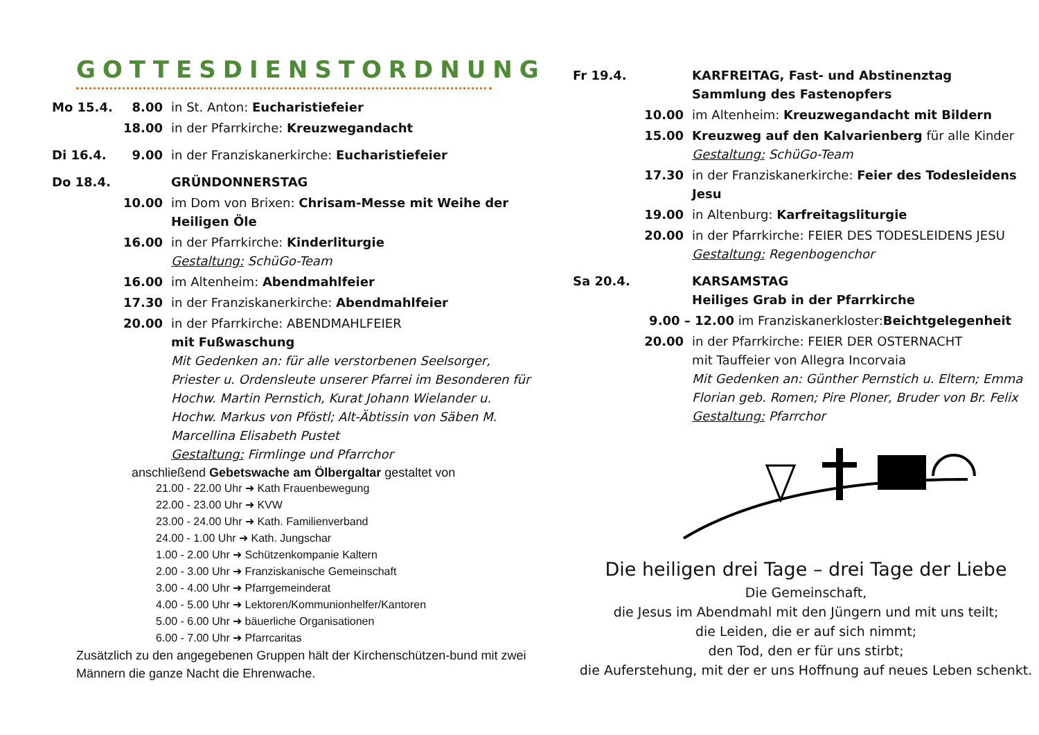GOTTESDIENSTORDNUNG
Mo 15.4. 8.00 in St. Anton: Eucharistiefeier
18.00 in der Pfarrkirche: Kreuzwegandacht
Di 16.4. 9.00 in der Franziskanerkirche: Eucharistiefeier
Do 18.4. GRÜNDONNERSTAG
10.00 im Dom von Brixen: Chrisam-Messe mit Weihe der Heiligen Öle
16.00 in der Pfarrkirche: Kinderliturgie
Gestaltung: SchüGo-Team
16.00 im Altenheim: Abendmahlfeier
17.30 in der Franziskanerkirche: Abendmahlfeier
20.00 in der Pfarrkirche: ABENDMAHLFEIER
mit Fußwaschung
Mit Gedenken an: für alle verstorbenen Seelsorger, Priester u. Ordensleute unserer Pfarrei im Besonderen für Hochw. Martin Pernstich, Kurat Johann Wielander u. Hochw. Markus von Pföstl; Alt-Äbtissin von Säben M. Marcellina Elisabeth Pustet
Gestaltung: Firmlinge und Pfarrchor
anschließend Gebetswache am Ölbergaltar gestaltet von
21.00 - 22.00 Uhr ➜ Kath Frauenbewegung
22.00 - 23.00 Uhr ➜ KVW
23.00 - 24.00 Uhr ➜ Kath. Familienverband
24.00 - 1.00 Uhr ➜ Kath. Jungschar
1.00 - 2.00 Uhr ➜ Schützenkompanie Kaltern
2.00 - 3.00 Uhr ➜ Franziskanische Gemeinschaft
3.00 - 4.00 Uhr ➜ Pfarrgemeinderat
4.00 - 5.00 Uhr ➜ Lektoren/Kommunionhelfer/Kantoren
5.00 - 6.00 Uhr ➜ bäuerliche Organisationen
6.00 - 7.00 Uhr ➜ Pfarrcaritas
Zusätzlich zu den angegebenen Gruppen hält der Kirchenschützen-bund mit zwei Männern die ganze Nacht die Ehrenwache.
Fr 19.4. KARFREITAG, Fast- und Abstinenztag
Sammlung des Fastenopfers
10.00 im Altenheim: Kreuzwegandacht mit Bildern
15.00 Kreuzweg auf den Kalvarienberg für alle Kinder
Gestaltung: SchüGo-Team
17.30 in der Franziskanerkirche: Feier des Todesleidens Jesu
19.00 in Altenburg: Karfreitagsliturgie
20.00 in der Pfarrkirche: FEIER DES TODESLEIDENS JESU
Gestaltung: Regenbogenchor
Sa 20.4. KARSAMSTAG
Heiliges Grab in der Pfarrkirche
9.00 – 12.00 im Franziskanerkloster: Beichtgelegenheit
20.00 in der Pfarrkirche: FEIER DER OSTERNACHT
mit Tauffeier von Allegra Incorvaia
Mit Gedenken an: Günther Pernstich u. Eltern; Emma Florian geb. Romen; Pire Ploner, Bruder von Br. Felix
Gestaltung: Pfarrchor
Die heiligen drei Tage – drei Tage der Liebe
Die Gemeinschaft,
die Jesus im Abendmahl mit den Jüngern und mit uns teilt;
die Leiden, die er auf sich nimmt;
den Tod, den er für uns stirbt;
die Auferstehung, mit der er uns Hoffnung auf neues Leben schenkt.